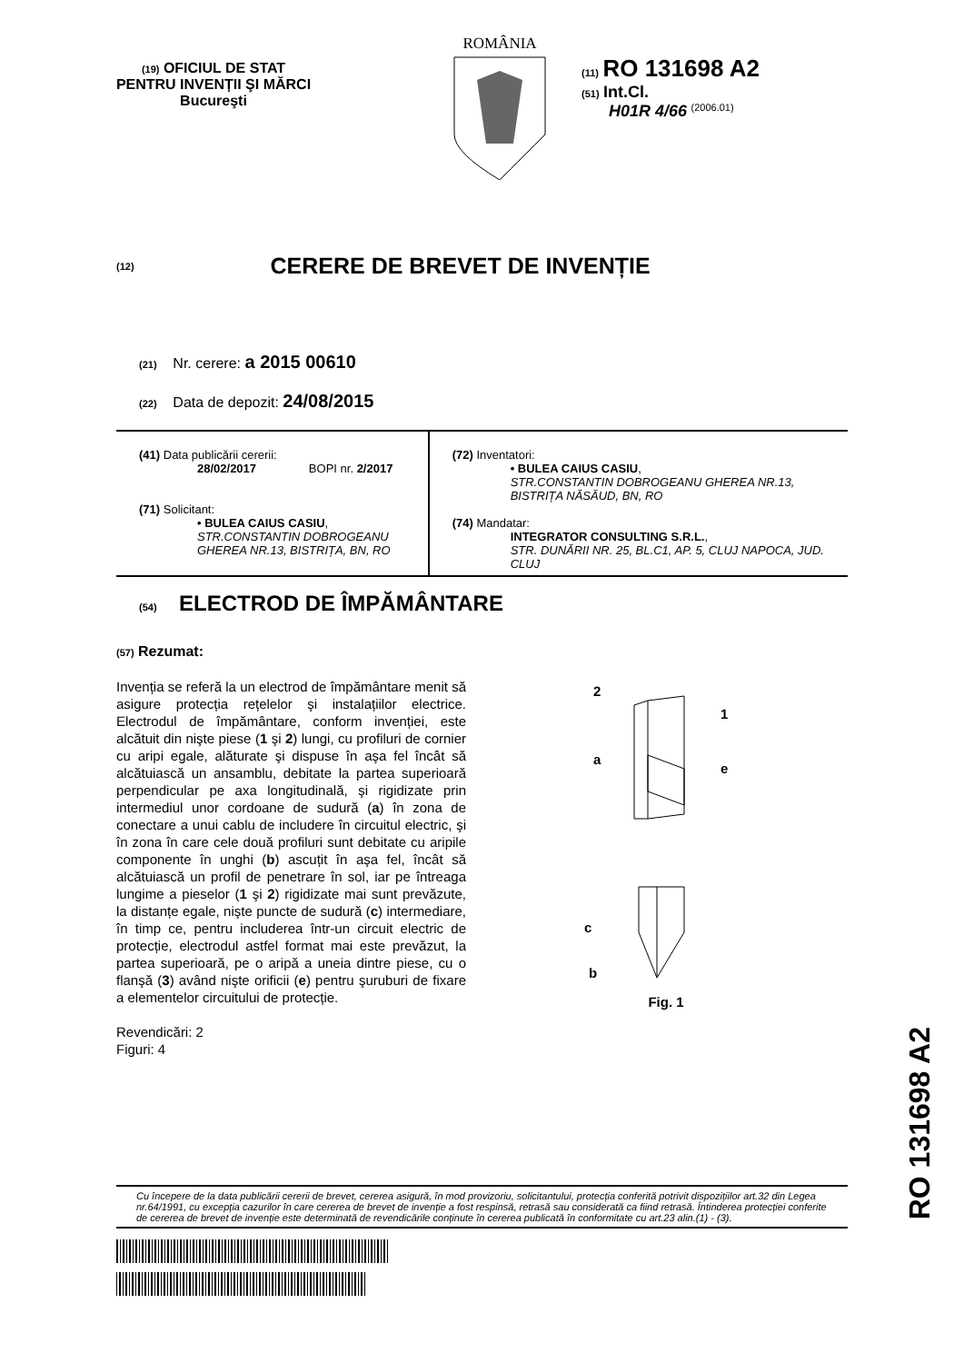(19) OFICIUL DE STAT
PENTRU INVENȚII ŞI MĂRCI
Bucureşti
ROMÂNIA
(11) RO 131698 A2
(51) Int.Cl.
H01R 4/66 <sup>(2006.01)</sup>
(12) CERERE DE BREVET DE INVENȚIE
(21) Nr. cerere: a 2015 00610
(22) Data de depozit: 24/08/2015
(41) Data publicării cererii:
28/02/2017 BOPI nr. 2/2017
(71) Solicitant:
• BULEA CAIUS CASIU,
STR.CONSTANTIN DOBROGEANU GHEREA NR.13, BISTRIȚA, BN, RO
(72) Inventatori:
• BULEA CAIUS CASIU,
STR.CONSTANTIN DOBROGEANU GHEREA NR.13, BISTRIȚA NĂSĂUD, BN, RO
(74) Mandatar:
INTEGRATOR CONSULTING S.R.L.,
STR. DUNĂRII NR. 25, BL.C1, AP. 5, CLUJ NAPOCA, JUD. CLUJ
(54) ELECTROD DE ÎMPĂMÂNTARE
(57) Rezumat:
Invenția se referă la un electrod de împământare menit să asigure protecția rețelelor şi instalațiilor electrice. Electrodul de împământare, conform invenției, este alcătuit din nişte piese (1 şi 2) lungi, cu profiluri de cornier cu aripi egale, alăturate şi dispuse în aşa fel încât să alcătuiască un ansamblu, debitate la partea superioară perpendicular pe axa longitudinală, şi rigidizate prin intermediul unor cordoane de sudură (a) în zona de conectare a unui cablu de includere în circuitul electric, şi în zona în care cele două profiluri sunt debitate cu aripile componente în unghi (b) ascuțit în aşa fel, încât să alcătuiască un profil de penetrare în sol, iar pe întreaga lungime a pieselor (1 şi 2) rigidizate mai sunt prevăzute, la distanțe egale, nişte puncte de sudură (c) intermediare, în timp ce, pentru includerea într-un circuit electric de protecție, electrodul astfel format mai este prevăzut, la partea superioară, pe o aripă a uneia dintre piese, cu o flanşă (3) având nişte orificii (e) pentru şuruburi de fixare a elementelor circuitului de protecție.
Revendicări: 2
Figuri: 4
2
1
a
e
c
b
Fig. 1
Cu începere de la data publicării cererii de brevet, cererea asigură, în mod provizoriu, solicitantului, protecția conferită potrivit dispozițiilor art.32 din Legea nr.64/1991, cu excepția cazurilor în care cererea de brevet de invenție a fost respinsă, retrasă sau considerată ca fiind retrasă. Întinderea protecției conferite de cererea de brevet de invenție este determinată de revendicările conținute în cererea publicată în conformitate cu art.23 alin.(1) - (3).
RO 131698 A2